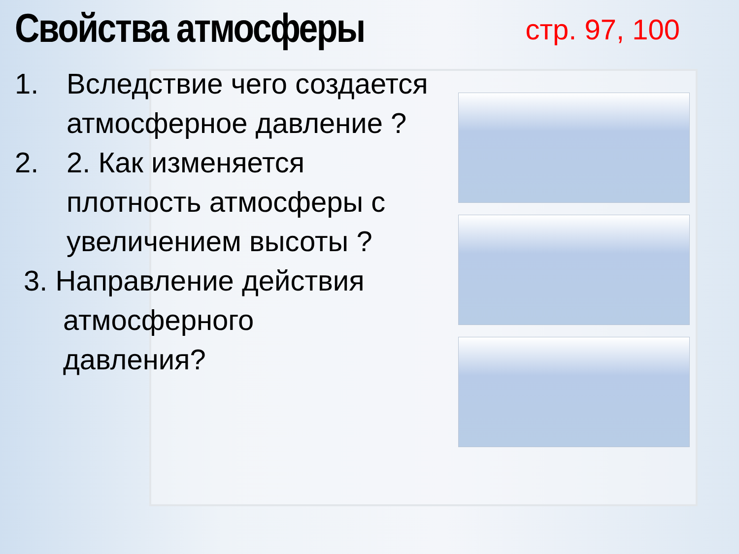Свойства атмосферы
стр. 97, 100
1. Вследствие чего создается атмосферное давление ?
2. 2. Как изменяется плотность атмосферы с увеличением высоты ?
3. Направление действия
атмосферного
давления?